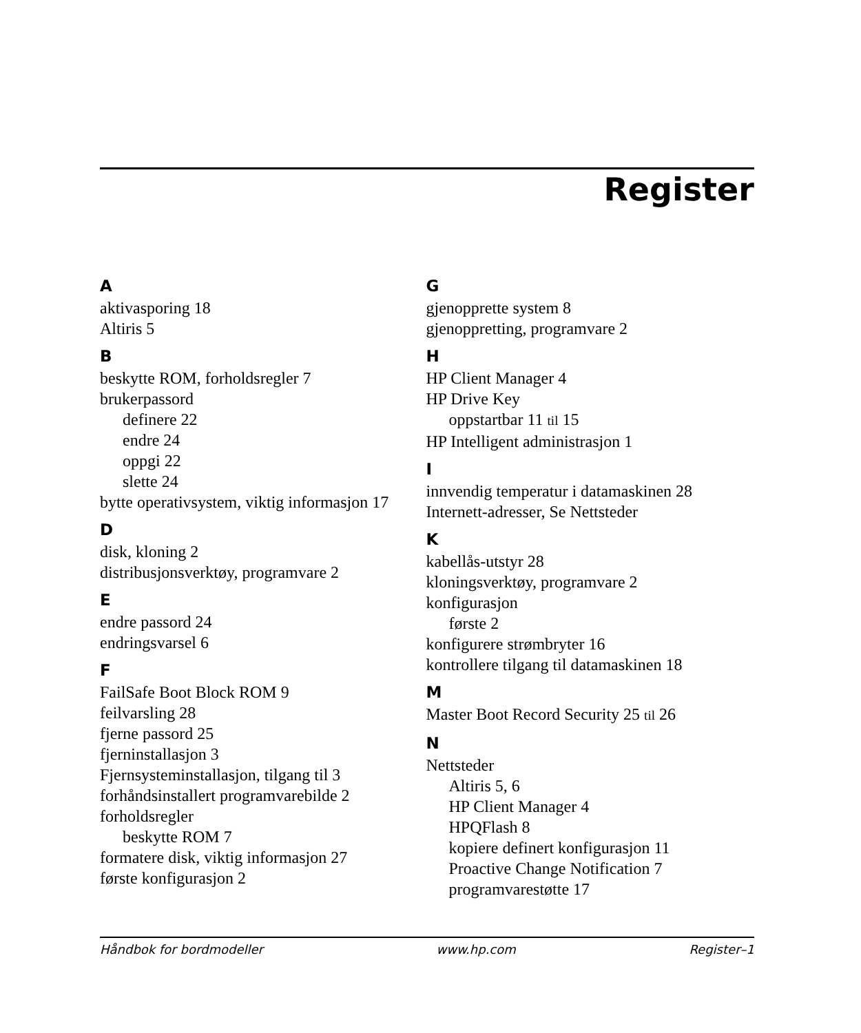Register
A
aktivasporing 18
Altiris 5
B
beskytte ROM, forholdsregler 7
brukerpassord
definere 22
endre 24
oppgi 22
slette 24
bytte operativsystem, viktig informasjon 17
D
disk, kloning 2
distribusjonsverktøy, programvare 2
E
endre passord 24
endringsvarsel 6
F
FailSafe Boot Block ROM 9
feilvarsling 28
fjerne passord 25
fjerninstallasjon 3
Fjernsysteminstallasjon, tilgang til 3
forhåndsinstallert programvarebilde 2
forholdsregler
beskytte ROM 7
formatere disk, viktig informasjon 27
første konfigurasjon 2
G
gjenopprette system 8
gjenoppretting, programvare 2
H
HP Client Manager 4
HP Drive Key
oppstartbar 11 til 15
HP Intelligent administrasjon 1
I
innvendig temperatur i datamaskinen 28
Internett-adresser, Se Nettsteder
K
kabellås-utstyr 28
kloningsverktøy, programvare 2
konfigurasjon
første 2
konfigurere strømbryter 16
kontrollere tilgang til datamaskinen 18
M
Master Boot Record Security 25 til 26
N
Nettsteder
Altiris 5, 6
HP Client Manager 4
HPQFlash 8
kopiere definert konfigurasjon 11
Proactive Change Notification 7
programvarestøtte 17
Håndbok for bordmodeller www.hp.com Register–1